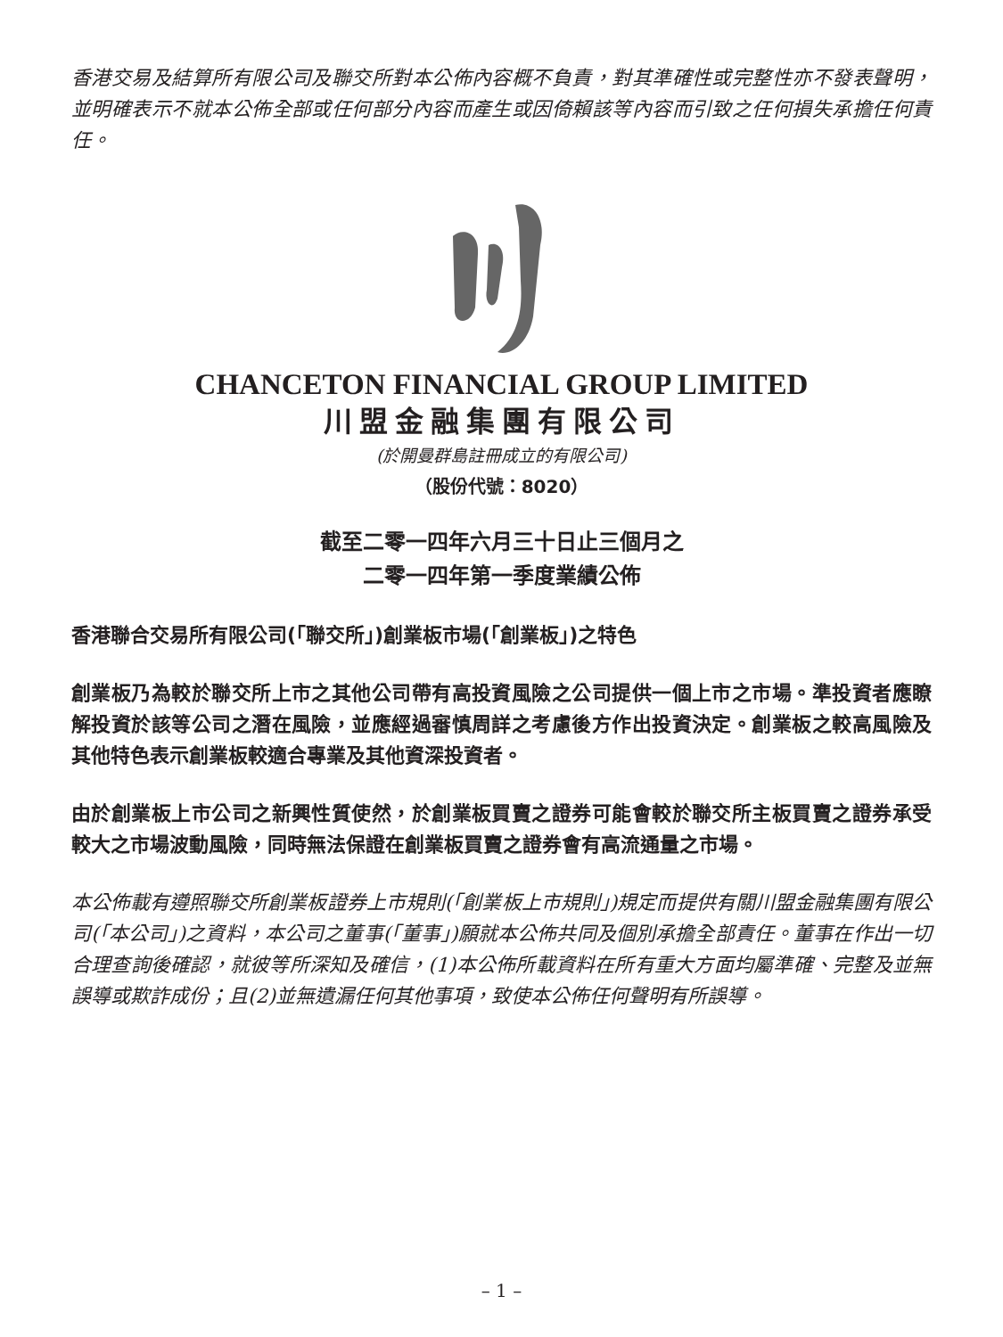香港交易及結算所有限公司及聯交所對本公佈內容概不負責，對其準確性或完整性亦不發表聲明，並明確表示不就本公佈全部或任何部分內容而產生或因倚賴該等內容而引致之任何損失承擔任何責任。
CHANCETON FINANCIAL GROUP LIMITED
川盟金融集團有限公司
(於開曼群島註冊成立的有限公司)
（股份代號：8020）
截至二零一四年六月三十日止三個月之
二零一四年第一季度業績公佈
香港聯合交易所有限公司(「聯交所」)創業板市場(「創業板」)之特色
創業板乃為較於聯交所上市之其他公司帶有高投資風險之公司提供一個上市之市場。準投資者應瞭解投資於該等公司之潛在風險，並應經過審慎周詳之考慮後方作出投資決定。創業板之較高風險及其他特色表示創業板較適合專業及其他資深投資者。
由於創業板上市公司之新興性質使然，於創業板買賣之證券可能會較於聯交所主板買賣之證券承受較大之市場波動風險，同時無法保證在創業板買賣之證券會有高流通量之市場。
本公佈載有遵照聯交所創業板證券上市規則(「創業板上市規則」)規定而提供有關川盟金融集團有限公司(「本公司」)之資料，本公司之董事(「董事」)願就本公佈共同及個別承擔全部責任。董事在作出一切合理查詢後確認，就彼等所深知及確信，(1)本公佈所載資料在所有重大方面均屬準確、完整及並無誤導或欺詐成份；且(2)並無遺漏任何其他事項，致使本公佈任何聲明有所誤導。
– 1 –